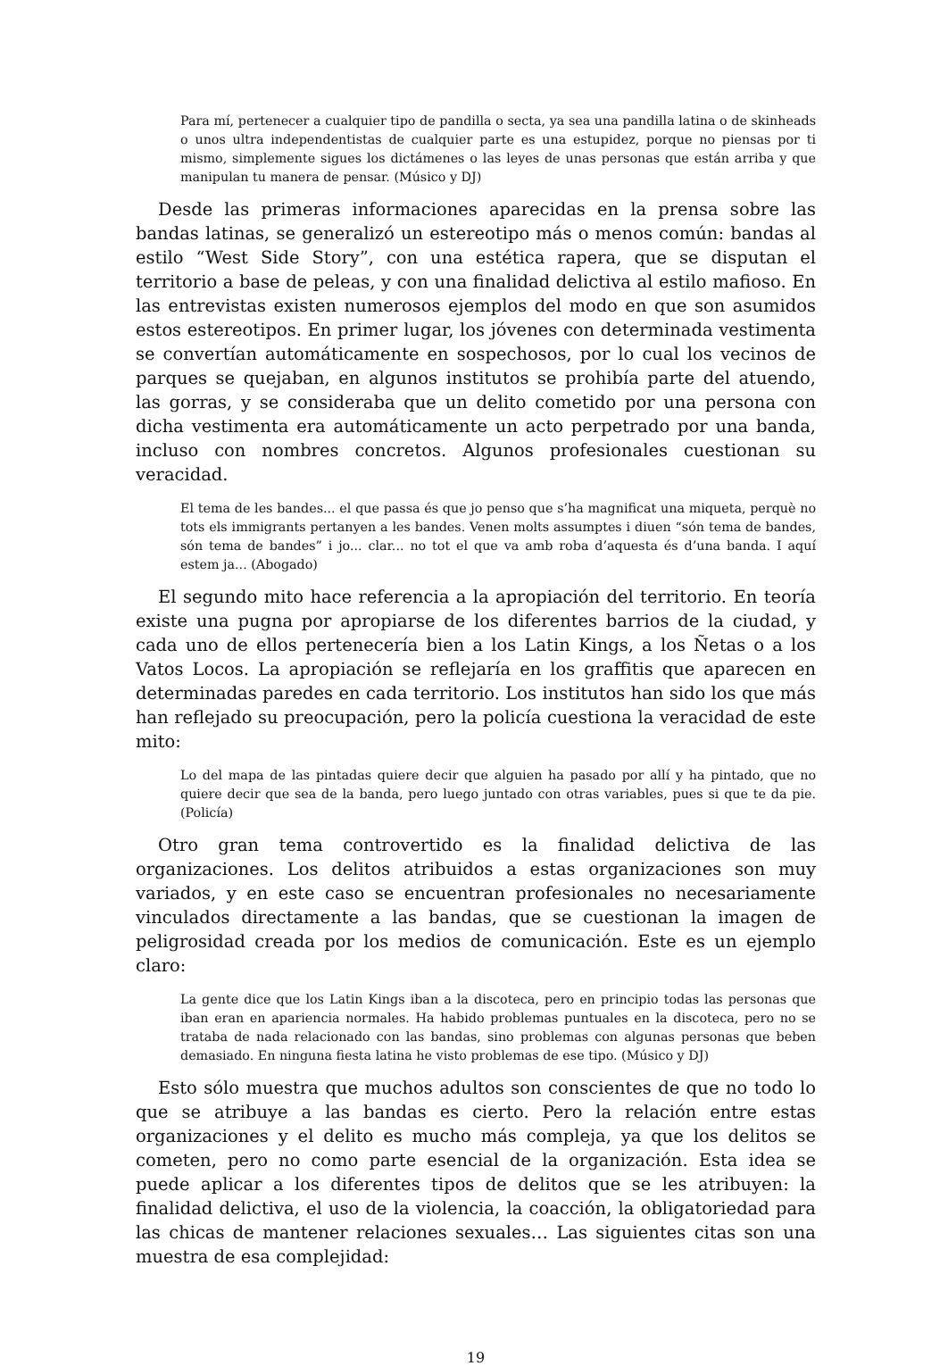Para mí, pertenecer a cualquier tipo de pandilla o secta, ya sea una pandilla latina o de skinheads o unos ultra independentistas de cualquier parte es una estupidez, porque no piensas por ti mismo, simplemente sigues los dictámenes o las leyes de unas personas que están arriba y que manipulan tu manera de pensar. (Músico y DJ)
Desde las primeras informaciones aparecidas en la prensa sobre las bandas latinas, se generalizó un estereotipo más o menos común: bandas al estilo “West Side Story”, con una estética rapera, que se disputan el territorio a base de peleas, y con una finalidad delictiva al estilo mafioso. En las entrevistas existen numerosos ejemplos del modo en que son asumidos estos estereotipos. En primer lugar, los jóvenes con determinada vestimenta se convertían automáticamente en sospechosos, por lo cual los vecinos de parques se quejaban, en algunos institutos se prohibía parte del atuendo, las gorras, y se consideraba que un delito cometido por una persona con dicha vestimenta era automáticamente un acto perpetrado por una banda, incluso con nombres concretos. Algunos profesionales cuestionan su veracidad.
El tema de les bandes... el que passa és que jo penso que s’ha magnificat una miqueta, perquè no tots els immigrants pertanyen a les bandes. Venen molts assumptes i diuen “són tema de bandes, són tema de bandes” i jo... clar... no tot el que va amb roba d’aquesta és d’una banda. I aquí estem ja... (Abogado)
El segundo mito hace referencia a la apropiación del territorio. En teoría existe una pugna por apropiarse de los diferentes barrios de la ciudad, y cada uno de ellos pertenecería bien a los Latin Kings, a los Ñetas o a los Vatos Locos. La apropiación se reflejaría en los graffitis que aparecen en determinadas paredes en cada territorio. Los institutos han sido los que más han reflejado su preocupación, pero la policía cuestiona la veracidad de este mito:
Lo del mapa de las pintadas quiere decir que alguien ha pasado por allí y ha pintado, que no quiere decir que sea de la banda, pero luego juntado con otras variables, pues si que te da pie. (Policía)
Otro gran tema controvertido es la finalidad delictiva de las organizaciones. Los delitos atribuidos a estas organizaciones son muy variados, y en este caso se encuentran profesionales no necesariamente vinculados directamente a las bandas, que se cuestionan la imagen de peligrosidad creada por los medios de comunicación. Este es un ejemplo claro:
La gente dice que los Latin Kings iban a la discoteca, pero en principio todas las personas que iban eran en apariencia normales. Ha habido problemas puntuales en la discoteca, pero no se trataba de nada relacionado con las bandas, sino problemas con algunas personas que beben demasiado. En ninguna fiesta latina he visto problemas de ese tipo. (Músico y DJ)
Esto sólo muestra que muchos adultos son conscientes de que no todo lo que se atribuye a las bandas es cierto. Pero la relación entre estas organizaciones y el delito es mucho más compleja, ya que los delitos se cometen, pero no como parte esencial de la organización. Esta idea se puede aplicar a los diferentes tipos de delitos que se les atribuyen: la finalidad delictiva, el uso de la violencia, la coacción, la obligatoriedad para las chicas de mantener relaciones sexuales… Las siguientes citas son una muestra de esa complejidad:
19